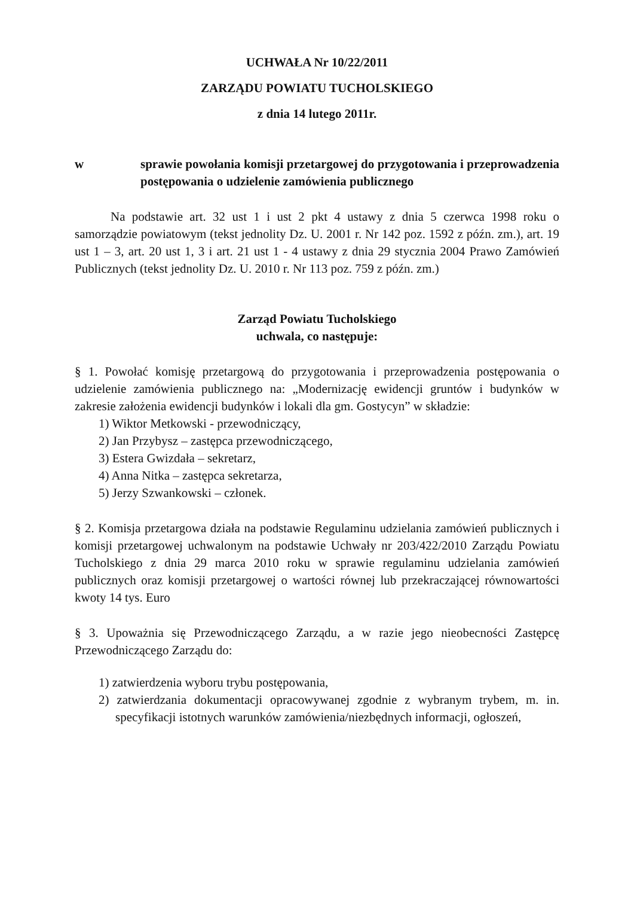UCHWAŁA Nr 10/22/2011
ZARZĄDU POWIATU TUCHOLSKIEGO
z dnia 14 lutego 2011r.
w sprawie powołania komisji przetargowej do przygotowania i przeprowadzenia postępowania o udzielenie zamówienia publicznego
Na podstawie art. 32 ust 1 i ust 2 pkt 4 ustawy z dnia 5 czerwca 1998 roku o samorządzie powiatowym (tekst jednolity Dz. U. 2001 r. Nr 142 poz. 1592 z późn. zm.), art. 19 ust 1 – 3, art. 20 ust 1, 3 i art. 21 ust 1 - 4 ustawy z dnia 29 stycznia 2004 Prawo Zamówień Publicznych (tekst jednolity Dz. U. 2010 r. Nr 113 poz. 759 z późn. zm.)
Zarząd Powiatu Tucholskiego
uchwala, co następuje:
§ 1. Powołać komisję przetargową do przygotowania i przeprowadzenia postępowania o udzielenie zamówienia publicznego na: „Modernizację ewidencji gruntów i budynków w zakresie założenia ewidencji budynków i lokali dla gm. Gostycyn” w składzie:
1) Wiktor Metkowski - przewodniczący,
2) Jan Przybysz – zastępca przewodniczącego,
3) Estera Gwizdała – sekretarz,
4) Anna Nitka – zastępca sekretarza,
5) Jerzy Szwankowski – członek.
§ 2. Komisja przetargowa działa na podstawie Regulaminu udzielania zamówień publicznych i komisji przetargowej uchwalonym na podstawie Uchwały nr 203/422/2010 Zarządu Powiatu Tucholskiego z dnia 29 marca 2010 roku w sprawie regulaminu udzielania zamówień publicznych oraz komisji przetargowej o wartości równej lub przekraczającej równowartości kwoty 14 tys. Euro
§ 3. Upoważnia się Przewodniczącego Zarządu, a w razie jego nieobecności Zastępcę Przewodniczącego Zarządu do:
1) zatwierdzenia wyboru trybu postępowania,
2) zatwierdzania dokumentacji opracowywanej zgodnie z wybranym trybem, m. in. specyfikacji istotnych warunków zamówienia/niezbędnych informacji, ogłoszeń,